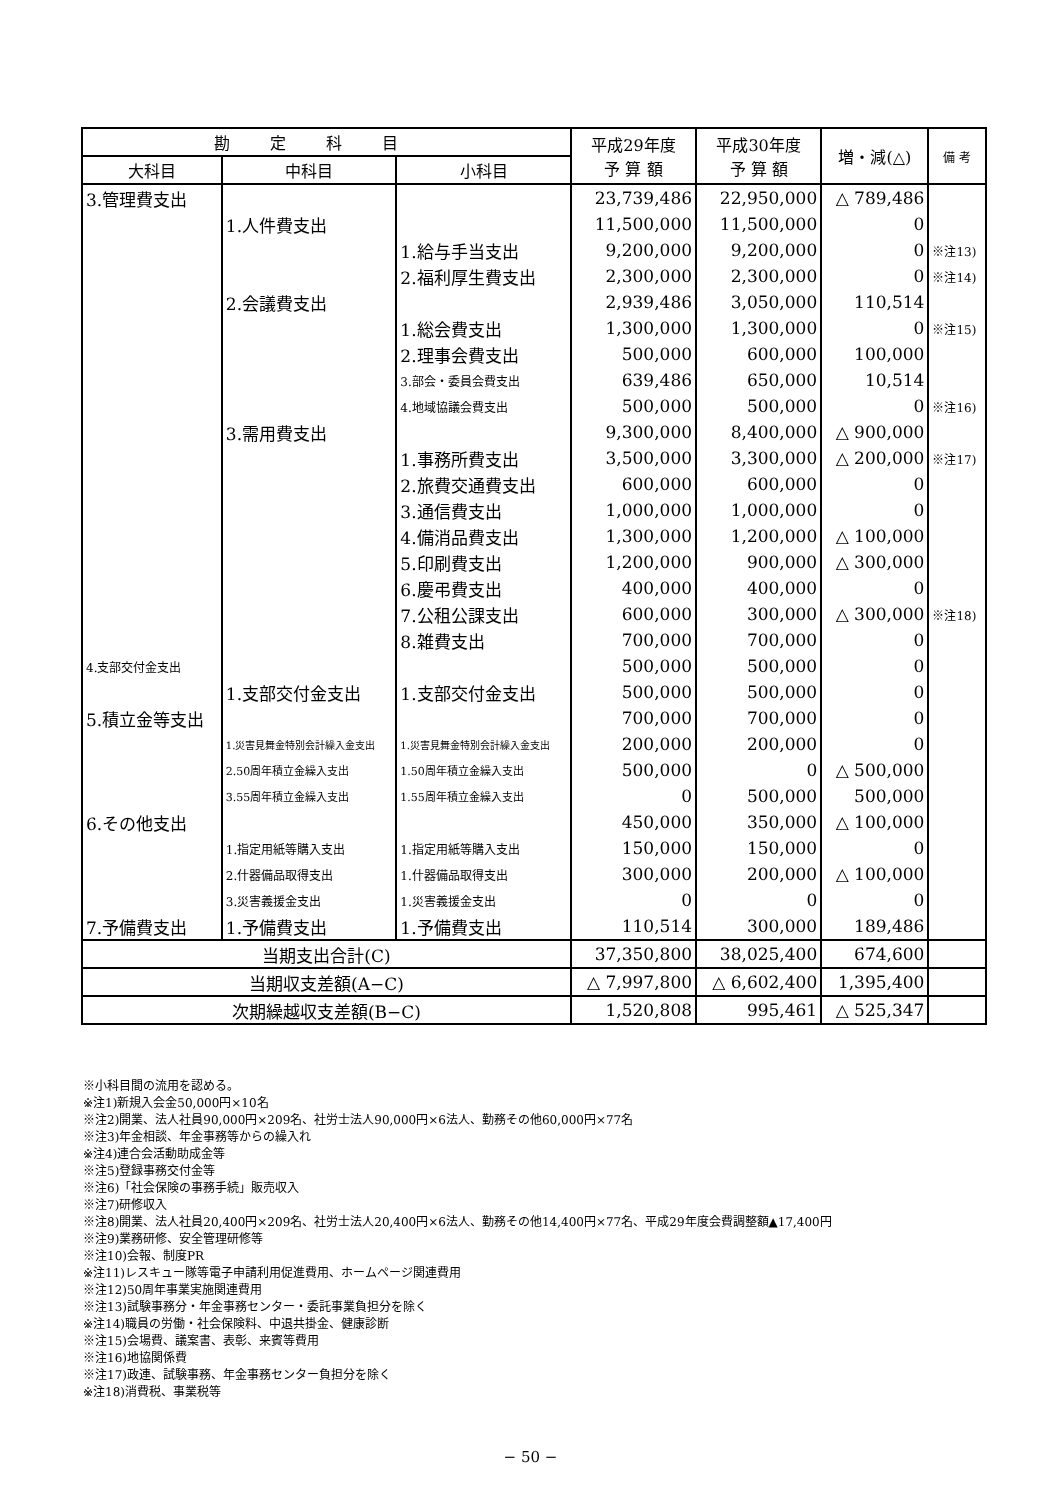| 勘定科目 | | | 平成29年度 予 算 額 | 平成30年度 予 算 額 | 増・減(△) | 備 考 |
| --- | --- | --- | --- | --- | --- | --- |
| 大科目 | 中科目 | 小科目 | | | | |
| 3.管理費支出 | | | 23,739,486 | 22,950,000 | △ 789,486 | |
| | 1.人件費支出 | | 11,500,000 | 11,500,000 | 0 | |
| | | 1.給与手当支出 | 9,200,000 | 9,200,000 | 0 | ※注13) |
| | | 2.福利厚生費支出 | 2,300,000 | 2,300,000 | 0 | ※注14) |
| | 2.会議費支出 | | 2,939,486 | 3,050,000 | 110,514 | |
| | | 1.総会費支出 | 1,300,000 | 1,300,000 | 0 | ※注15) |
| | | 2.理事会費支出 | 500,000 | 600,000 | 100,000 | |
| | | 3.部会・委員会費支出 | 639,486 | 650,000 | 10,514 | |
| | | 4.地域協議会費支出 | 500,000 | 500,000 | 0 | ※注16) |
| | 3.需用費支出 | | 9,300,000 | 8,400,000 | △ 900,000 | |
| | | 1.事務所費支出 | 3,500,000 | 3,300,000 | △ 200,000 | ※注17) |
| | | 2.旅費交通費支出 | 600,000 | 600,000 | 0 | |
| | | 3.通信費支出 | 1,000,000 | 1,000,000 | 0 | |
| | | 4.備消品費支出 | 1,300,000 | 1,200,000 | △ 100,000 | |
| | | 5.印刷費支出 | 1,200,000 | 900,000 | △ 300,000 | |
| | | 6.慶弔費支出 | 400,000 | 400,000 | 0 | |
| | | 7.公租公課支出 | 600,000 | 300,000 | △ 300,000 | ※注18) |
| | | 8.雑費支出 | 700,000 | 700,000 | 0 | |
| 4.支部交付金支出 | | | 500,000 | 500,000 | 0 | |
| | 1.支部交付金支出 | 1.支部交付金支出 | 500,000 | 500,000 | 0 | |
| 5.積立金等支出 | | | 700,000 | 700,000 | 0 | |
| | 1.災害見舞金特別会計繰入金支出 | 1.災害見舞金特別会計繰入金支出 | 200,000 | 200,000 | 0 | |
| | 2.50周年積立金繰入支出 | 1.50周年積立金繰入支出 | 500,000 | 0 | △ 500,000 | |
| | 3.55周年積立金繰入支出 | 1.55周年積立金繰入支出 | 0 | 500,000 | 500,000 | |
| 6.その他支出 | | | 450,000 | 350,000 | △ 100,000 | |
| | 1.指定用紙等購入支出 | 1.指定用紙等購入支出 | 150,000 | 150,000 | 0 | |
| | 2.什器備品取得支出 | 1.什器備品取得支出 | 300,000 | 200,000 | △ 100,000 | |
| | 3.災害義援金支出 | 1.災害義援金支出 | 0 | 0 | 0 | |
| 7.予備費支出 | 1.予備費支出 | 1.予備費支出 | 110,514 | 300,000 | 189,486 | |
| 当期支出合計(C) | | | 37,350,800 | 38,025,400 | 674,600 | |
| 当期収支差額(A−C) | | | △ 7,997,800 | △ 6,602,400 | 1,395,400 | |
| 次期繰越収支差額(B−C) | | | 1,520,808 | 995,461 | △ 525,347 | |
※小科目間の流用を認める。
※注1)新規入会金50,000円×10名
※注2)開業、法人社員90,000円×209名、社労士法人90,000円×6法人、勤務その他60,000円×77名
※注3)年金相談、年金事務等からの繰入れ
※注4)連合会活動助成金等
※注5)登録事務交付金等
※注6)「社会保険の事務手続」販売収入
※注7)研修収入
※注8)開業、法人社員20,400円×209名、社労士法人20,400円×6法人、勤務その他14,400円×77名、平成29年度会費調整額▲17,400円
※注9)業務研修、安全管理研修等
※注10)会報、制度PR
※注11)レスキュー隊等電子申請利用促進費用、ホームページ関連費用
※注12)50周年事業実施関連費用
※注13)試験事務分・年金事務センター・委託事業負担分を除く
※注14)職員の労働・社会保険料、中退共掛金、健康診断
※注15)会場費、議案書、表彰、来賓等費用
※注16)地協関係費
※注17)政連、試験事務、年金事務センター負担分を除く
※注18)消費税、事業税等
− 50 −